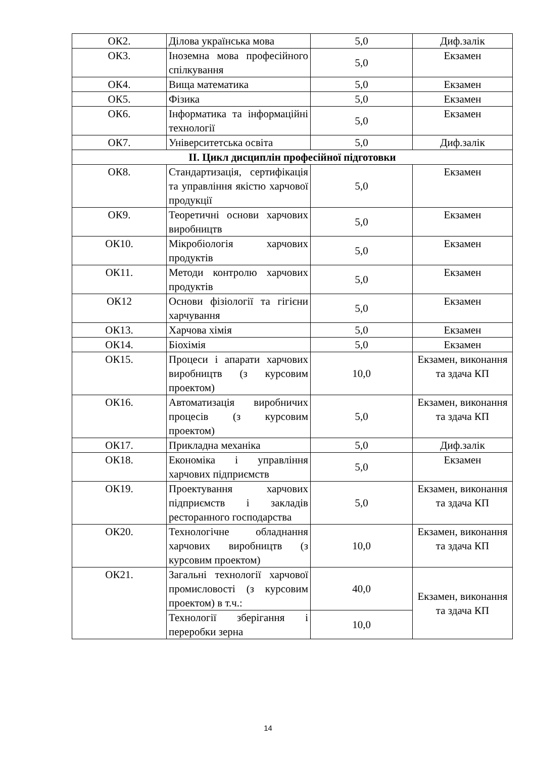| ОК2. | Ділова українська мова | 5,0 | Диф.залік |
| ОК3. | Іноземна мова професійного спілкування | 5,0 | Екзамен |
| ОК4. | Вища математика | 5,0 | Екзамен |
| ОК5. | Фізика | 5,0 | Екзамен |
| ОК6. | Інформатика та інформаційні технології | 5,0 | Екзамен |
| ОК7. | Університетська освіта | 5,0 | Диф.залік |
| ІІ. Цикл дисциплін професійної підготовки | | | |
| ОК8. | Стандартизація, сертифікація та управління якістю харчової продукції | 5,0 | Екзамен |
| ОК9. | Теоретичні основи харчових виробництв | 5,0 | Екзамен |
| ОК10. | Мікробіологія харчових продуктів | 5,0 | Екзамен |
| ОК11. | Методи контролю харчових продуктів | 5,0 | Екзамен |
| ОК12 | Основи фізіології та гігієни харчування | 5,0 | Екзамен |
| ОК13. | Харчова хімія | 5,0 | Екзамен |
| ОК14. | Біохімія | 5,0 | Екзамен |
| ОК15. | Процеси і апарати харчових виробництв (з курсовим проектом) | 10,0 | Екзамен, виконання та здача КП |
| ОК16. | Автоматизація виробничих процесів (з курсовим проектом) | 5,0 | Екзамен, виконання та здача КП |
| ОК17. | Прикладна механіка | 5,0 | Диф.залік |
| ОК18. | Економіка і управління харчових підприємств | 5,0 | Екзамен |
| ОК19. | Проектування харчових підприємств і закладів ресторанного господарства | 5,0 | Екзамен, виконання та здача КП |
| ОК20. | Технологічне обладнання харчових виробництв (з курсовим проектом) | 10,0 | Екзамен, виконання та здача КП |
| ОК21. | Загальні технології харчової промисловості (з курсовим проектом) в т.ч.: | 40,0 | Екзамен, виконання та здача КП |
| | Технології зберігання і переробки зерна | 10,0 | |
14